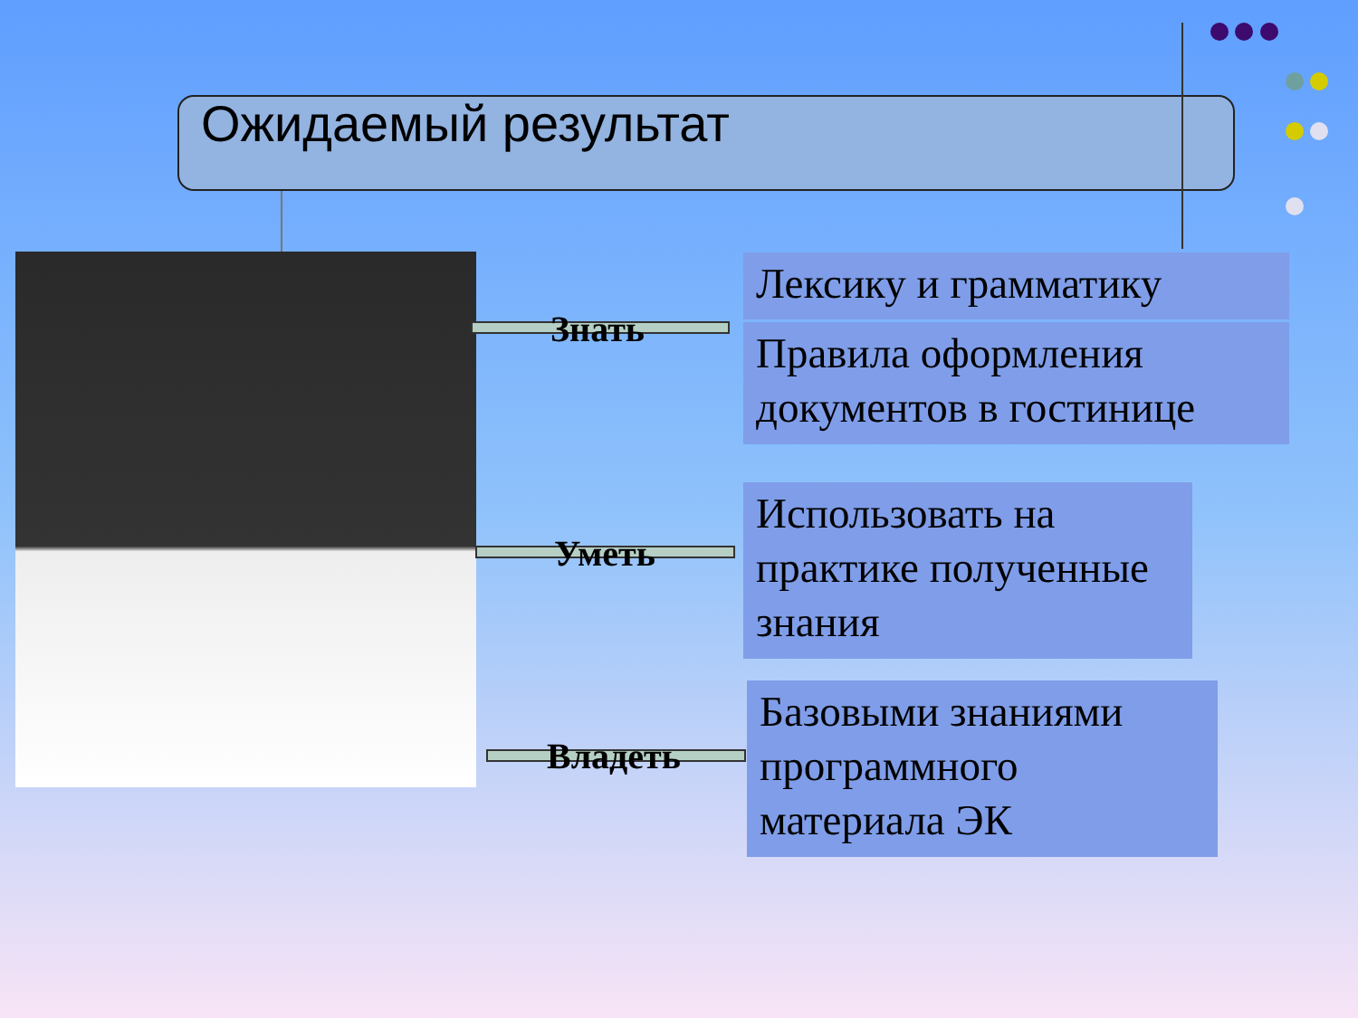Ожидаемый результат
Знать
Уметь
Владеть
Лексику и грамматику
Правила оформления документов в гостинице
Использовать на практике полученные знания
Базовыми знаниями программного материала ЭК